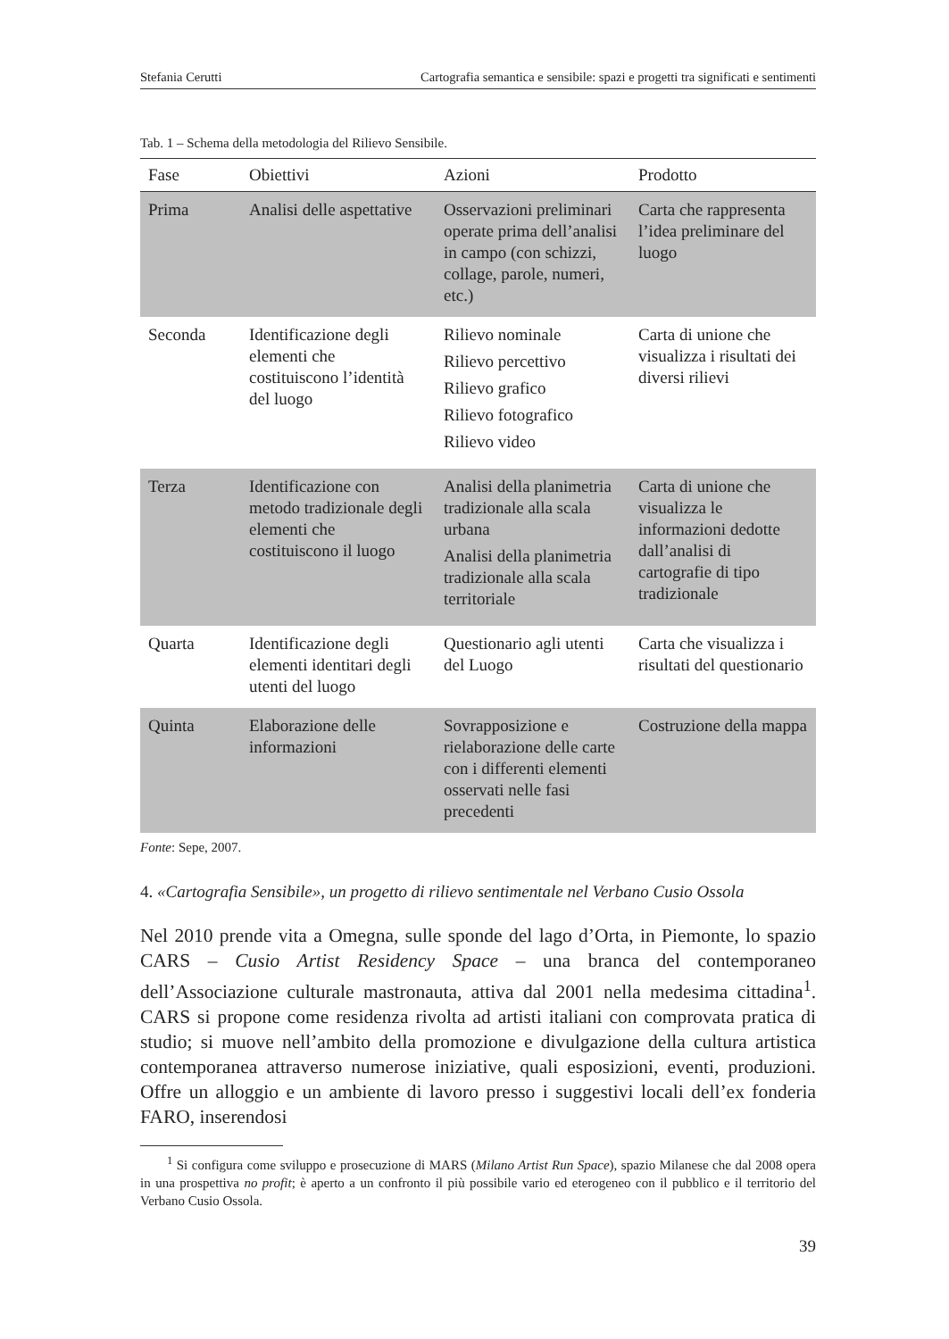Stefania Cerutti Cartografia semantica e sensibile: spazi e progetti tra significati e sentimenti
Tab. 1 – Schema della metodologia del Rilievo Sensibile.
| Fase | Obiettivi | Azioni | Prodotto |
| --- | --- | --- | --- |
| Prima | Analisi delle aspettative | Osservazioni preliminari operate prima dell’analisi in campo (con schizzi, collage, parole, numeri, etc.) | Carta che rappresenta l’idea preliminare del luogo |
| Seconda | Identificazione degli elementi che costituiscono l’identità del luogo | Rilievo nominale Rilievo percettivo Rilievo grafico Rilievo fotografico Rilievo video | Carta di unione che visualizza i risultati dei diversi rilievi |
| Terza | Identificazione con metodo tradizionale degli elementi che costituiscono il luogo | Analisi della planimetria tradizionale alla scala urbana Analisi della planimetria tradizionale alla scala territoriale | Carta di unione che visualizza le informazioni dedotte dall’analisi di cartografie di tipo tradizionale |
| Quarta | Identificazione degli elementi identitari degli utenti del luogo | Questionario agli utenti del Luogo | Carta che visualizza i risultati del questionario |
| Quinta | Elaborazione delle informazioni | Sovrapposizione e rielaborazione delle carte con i differenti elementi osservati nelle fasi precedenti | Costruzione della mappa |
Fonte: Sepe, 2007.
4. «Cartografia Sensibile», un progetto di rilievo sentimentale nel Verbano Cusio Ossola
Nel 2010 prende vita a Omegna, sulle sponde del lago d’Orta, in Piemonte, lo spazio CARS – Cusio Artist Residency Space – una branca del contemporaneo dell’Associazione culturale mastronauta, attiva dal 2001 nella medesima cittadina<sup>1</sup>. CARS si propone come residenza rivolta ad artisti italiani con comprovata pratica di studio; si muove nell’ambito della promozione e divulgazione della cultura artistica contemporanea attraverso numerose iniziative, quali esposizioni, eventi, produzioni. Offre un alloggio e un ambiente di lavoro presso i suggestivi locali dell’ex fonderia FARO, inserendosi
<sup>1</sup> Si configura come sviluppo e prosecuzione di MARS (Milano Artist Run Space), spazio Milanese che dal 2008 opera in una prospettiva no profit; è aperto a un confronto il più possibile vario ed eterogeneo con il pubblico e il territorio del Verbano Cusio Ossola.
39